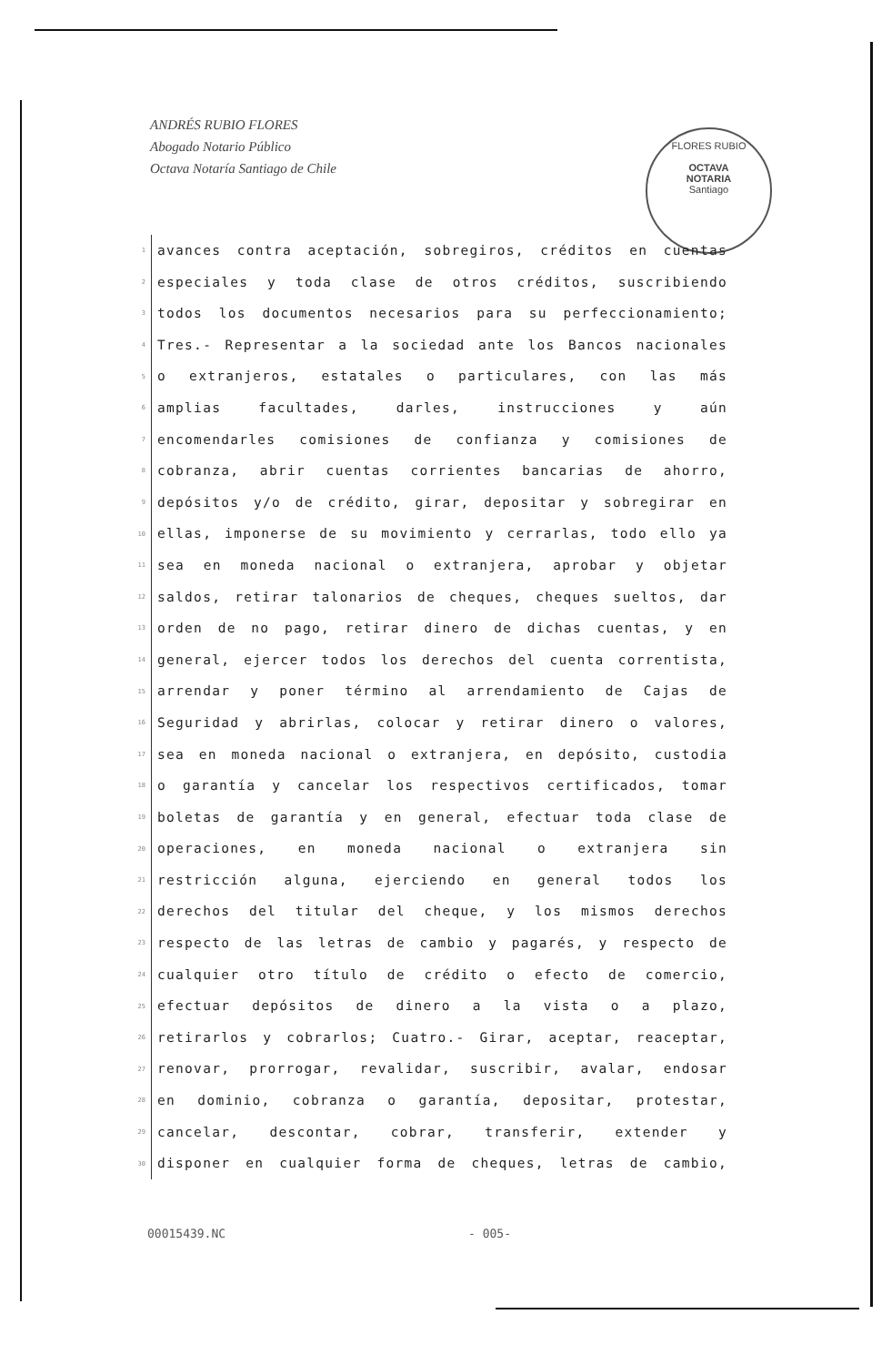ANDRÉS RUBIO FLORES
Abogado Notario Público
Octava Notaría Santiago de Chile
FLORES RUBIO
OCTAVA
NOTARIA
Santiago
1 avances contra aceptación, sobregiros, créditos en cuentas
2 especiales y toda clase de otros créditos, suscribiendo
3 todos los documentos necesarios para su perfeccionamiento;
4 Tres.- Representar a la sociedad ante los Bancos nacionales
5 o extranjeros, estatales o particulares, con las más
6 amplias facultades, darles, instrucciones y aún
7 encomendarles comisiones de confianza y comisiones de
8 cobranza, abrir cuentas corrientes bancarias de ahorro,
9 depósitos y/o de crédito, girar, depositar y sobregirar en
10 ellas, imponerse de su movimiento y cerrarlas, todo ello ya
11 sea en moneda nacional o extranjera, aprobar y objetar
12 saldos, retirar talonarios de cheques, cheques sueltos, dar
13 orden de no pago, retirar dinero de dichas cuentas, y en
14 general, ejercer todos los derechos del cuenta correntista,
15 arrendar y poner término al arrendamiento de Cajas de
16 Seguridad y abrirlas, colocar y retirar dinero o valores,
17 sea en moneda nacional o extranjera, en depósito, custodia
18 o garantía y cancelar los respectivos certificados, tomar
19 boletas de garantía y en general, efectuar toda clase de
20 operaciones, en moneda nacional o extranjera sin
21 restricción alguna, ejerciendo en general todos los
22 derechos del titular del cheque, y los mismos derechos
23 respecto de las letras de cambio y pagarés, y respecto de
24 cualquier otro título de crédito o efecto de comercio,
25 efectuar depósitos de dinero a la vista o a plazo,
26 retirarlos y cobrarlos; Cuatro.- Girar, aceptar, reaceptar,
27 renovar, prorrogar, revalidar, suscribir, avalar, endosar
28 en dominio, cobranza o garantía, depositar, protestar,
29 cancelar, descontar, cobrar, transferir, extender y
30 disponer en cualquier forma de cheques, letras de cambio,
00015439.NC - 005-